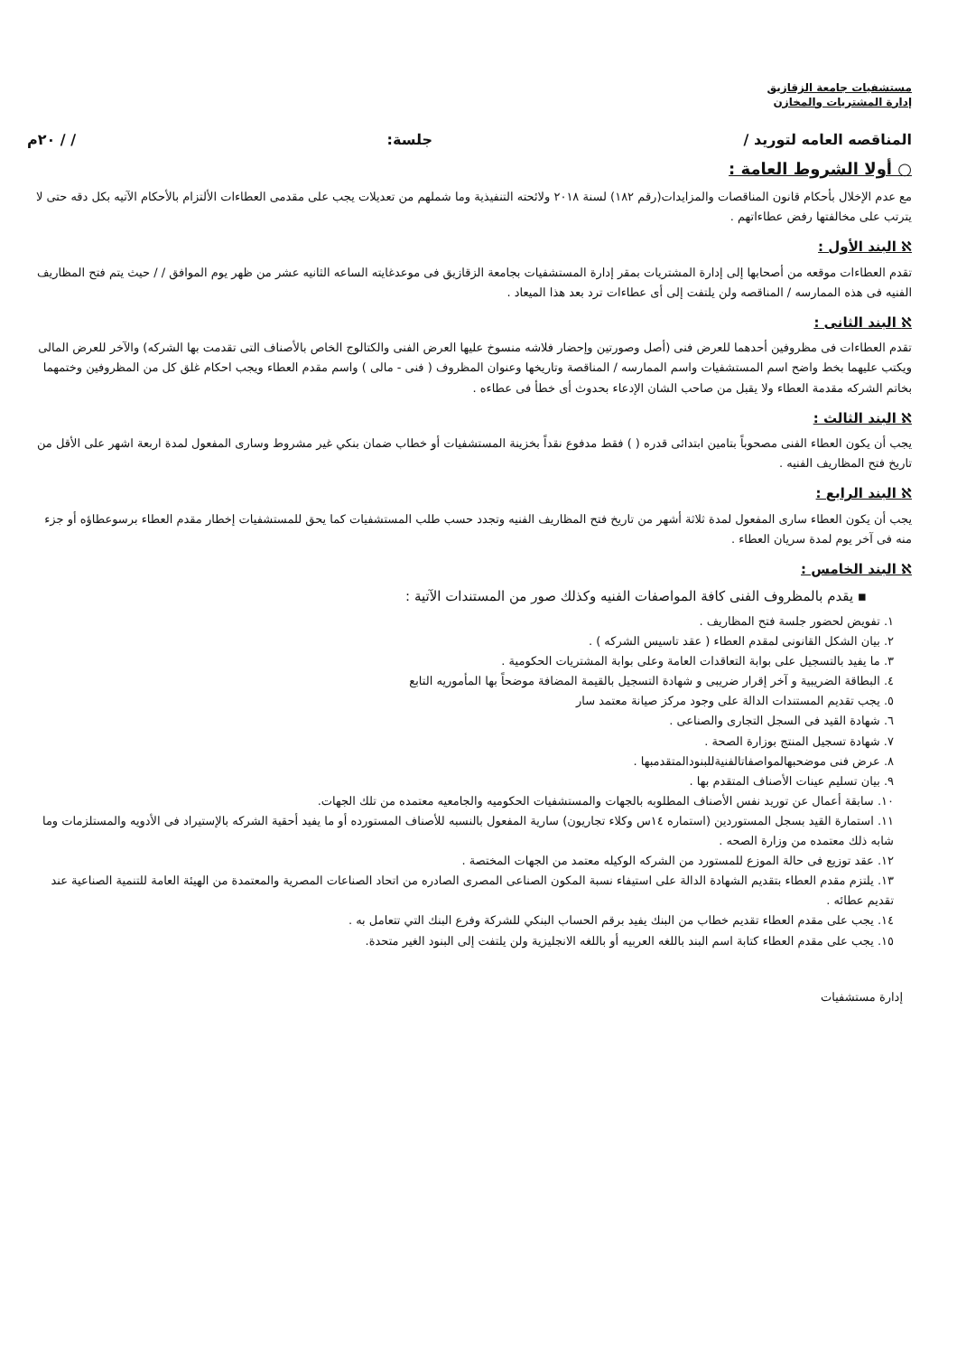مستشفيات جامعة الزقازيق
إدارة المشتريات والمخازن
المناقصه العامه لتوريد / جلسة: / / ٢٠م
○ أولا الشروط العامة :
مع عدم الإخلال بأحكام قانون المناقصات والمزايدات(رقم ١٨٢) لسنة ٢٠١٨ ولائحته التنفيذية وما شملهم من تعديلات يجب على مقدمى العطاءات الألتزام بالأحكام الآتيه بكل دقه حتى لا يترتب على مخالفتها رفض عطاءاتهم .
ℵ البند الأول :
تقدم العطاءات موقعه من أصحابها إلى إدارة المشتريات بمقر إدارة المستشفيات بجامعة الزقازيق فى موعدغايته الساعه الثانيه عشر من ظهر يوم الموافق / / حيث يتم فتح المظاريف الفنيه فى هذه الممارسه / المناقصه ولن يلتفت إلى أى عطاءات ترد بعد هذا الميعاد .
ℵ البند الثانى :
تقدم العطاءات فى مظروفين أحدهما للعرض فنى (أصل وصورتين وإحضار فلاشه منسوخ عليها العرض الفنى والكتالوج الخاص بالأصناف التى تقدمت بها الشركه) والآخر للعرض المالى ويكتب عليهما بخط واضح اسم المستشفيات واسم الممارسه / المناقصة وتاريخها وعنوان المظروف ( فنى - مالى ) واسم مقدم العطاء ويجب احكام غلق كل من المظروفين وختمهما بخاتم الشركه مقدمة العطاء ولا يقبل من صاحب الشان الإدعاء بحدوث أى خطأ فى عطاءه .
ℵ البند الثالث :
يجب أن يكون العطاء الفنى مصحوباً بتامين ابتدائى قدره ( ) فقط مدفوع نقداً بخزينة المستشفيات أو خطاب ضمان بنكي غير مشروط وسارى المفعول لمدة اربعة اشهر على الأقل من تاريخ فتح المظاريف الفنيه .
ℵ البند الرابع :
يجب أن يكون العطاء سارى المفعول لمدة ثلاثة أشهر من تاريخ فتح المظاريف الفنيه وتجدد حسب طلب المستشفيات كما يحق للمستشفيات إخطار مقدم العطاء برسوعطاؤه أو جزء منه فى آخر يوم لمدة سريان العطاء .
ℵ البند الخامس :
▪ يقدم بالمظروف الفنى كافة المواصفات الفنيه وكذلك صور من المستندات الآتية :
١. تفويض لحضور جلسة فتح المظاريف .
٢. بيان الشكل القانونى لمقدم العطاء ( عقد تاسيس الشركه ) .
٣. ما يفيد بالتسجيل على بوابة التعاقدات العامة وعلى بوابة المشتريات الحكومية .
٤. البطاقة الضريبية و آخر إقرار ضريبى و شهادة التسجيل بالقيمة المضافة موضحاً بها المأموريه التابع
٥. يجب تقديم المستندات الدالة على وجود مركز صيانة معتمد سار
٦. شهادة القيد فى السجل التجارى والصناعى .
٧. شهادة تسجيل المنتج بوزارة الصحة .
٨. عرض فنى موضحبهالمواصفاتالفنيةللبنودالمتقدمبها .
٩. بيان تسليم عينات الأصناف المتقدم بها .
١٠. سابقة أعمال عن توريد نفس الأصناف المطلوبه بالجهات والمستشفيات الحكوميه والجامعيه معتمده من تلك الجهات.
١١. استمارة القيد بسجل المستوردين (استماره ١٤س وكلاء تجاريون) سارية المفعول بالنسبه للأصناف المستورده أو ما يفيد أحقية الشركه بالإستيراد فى الأدويه والمستلزمات وما شابه ذلك معتمده من وزارة الصحه .
١٢. عقد توزيع فى حالة الموزع للمستورد من الشركه الوكيله معتمد من الجهات المختصة .
١٣. يلتزم مقدم العطاء بتقديم الشهادة الدالة على استيفاء نسبة المكون الصناعى المصرى الصادره من اتحاد الصناعات المصرية والمعتمدة من الهيئة العامة للتنمية الصناعية عند تقديم عطائه .
١٤. يجب على مقدم العطاء تقديم خطاب من البنك يفيد برقم الحساب البنكي للشركة وفرع البنك التي تتعامل به .
١٥. يجب على مقدم العطاء كتابة اسم البند باللغه العربيه أو باللغه الانجليزية ولن يلتفت إلى البنود الغير متحدة.
إدارة مستشفيات